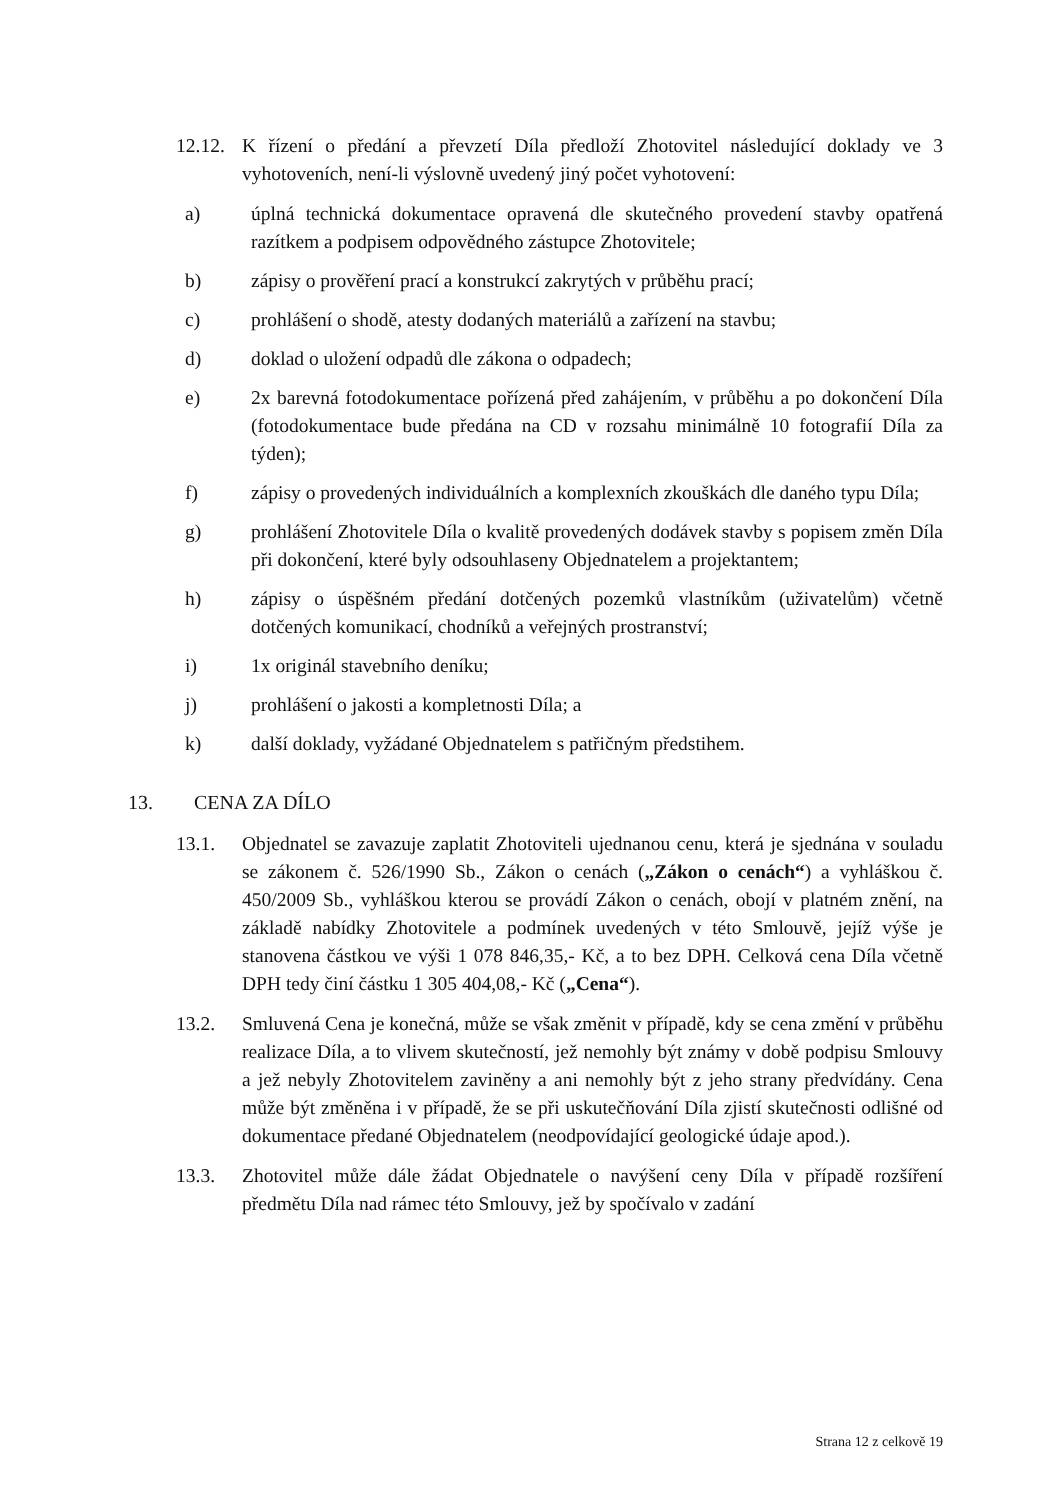12.12. K řízení o předání a převzetí Díla předloží Zhotovitel následující doklady ve 3 vyhotoveních, není-li výslovně uvedený jiný počet vyhotovení:
a) úplná technická dokumentace opravená dle skutečného provedení stavby opatřená razítkem a podpisem odpovědného zástupce Zhotovitele;
b) zápisy o prověření prací a konstrukcí zakrytých v průběhu prací;
c) prohlášení o shodě, atesty dodaných materiálů a zařízení na stavbu;
d) doklad o uložení odpadů dle zákona o odpadech;
e) 2x barevná fotodokumentace pořízená před zahájením, v průběhu a po dokončení Díla (fotodokumentace bude předána na CD v rozsahu minimálně 10 fotografií Díla za týden);
f) zápisy o provedených individuálních a komplexních zkouškách dle daného typu Díla;
g) prohlášení Zhotovitele Díla o kvalitě provedených dodávek stavby s popisem změn Díla při dokončení, které byly odsouhlaseny Objednatelem a projektantem;
h) zápisy o úspěšném předání dotčených pozemků vlastníkům (uživatelům) včetně dotčených komunikací, chodníků a veřejných prostranství;
i) 1x originál stavebního deníku;
j) prohlášení o jakosti a kompletnosti Díla; a
k) další doklady, vyžádané Objednatelem s patřičným předstihem.
13. CENA ZA DÍLO
13.1. Objednatel se zavazuje zaplatit Zhotoviteli ujednanou cenu, která je sjednána v souladu se zákonem č. 526/1990 Sb., Zákon o cenách („Zákon o cenách“) a vyhláškou č. 450/2009 Sb., vyhláškou kterou se provádí Zákon o cenách, obojí v platném znění, na základě nabídky Zhotovitele a podmínek uvedených v této Smlouvě, jejíž výše je stanovena částkou ve výši 1 078 846,35,- Kč, a to bez DPH. Celková cena Díla včetně DPH tedy činí částku 1 305 404,08,- Kč („Cena“).
13.2. Smluvená Cena je konečná, může se však změnit v případě, kdy se cena změní v průběhu realizace Díla, a to vlivem skutečností, jež nemohly být známy v době podpisu Smlouvy a jež nebyly Zhotovitelem zaviněny a ani nemohly být z jeho strany předvídány. Cena může být změněna i v případě, že se při uskutečňování Díla zjistí skutečnosti odlišné od dokumentace předané Objednatelem (neodpovídající geologické údaje apod.).
13.3. Zhotovitel může dále žádat Objednatele o navýšení ceny Díla v případě rozšíření předmětu Díla nad rámec této Smlouvy, jež by spočívalo v zadání
Strana 12 z celkově 19